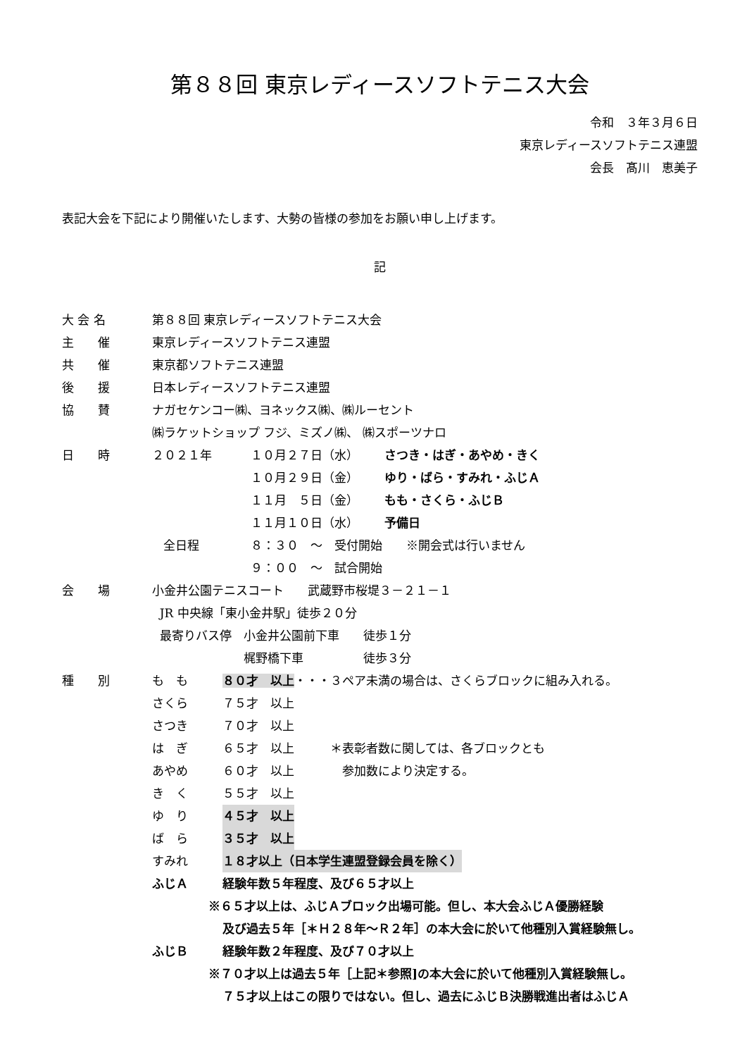第８８回 東京レディースソフトテニス大会
令和　３年３月６日
東京レディースソフトテニス連盟
会長　髙川　恵美子
表記大会を下記により開催いたします、大勢の皆様の参加をお願い申し上げます。
記
大 会 名 第８８回 東京レディースソフトテニス大会
主　　催 東京レディースソフトテニス連盟
共　　催 東京都ソフトテニス連盟
後　　援 日本レディースソフトテニス連盟
協　　賛 ナガセケンコー㈱、ヨネックス㈱、㈱ルーセント
㈱ラケットショップ フジ、ミズノ㈱、 ㈱スポーツナロ
日　　時 ２０２１年 １０月２７日（水） さつき・はぎ・あやめ・きく
１０月２９日（金） ゆり・ばら・すみれ・ふじＡ
１１月　５日（金） もも・さくら・ふじＢ
１１月１０日（水） 予備日
全日程 ８：３０　～　受付開始　　※開会式は行いません
９：００　～　試合開始
会　　場 小金井公園テニスコート　　武蔵野市桜堤３－２１－１
JR 中央線「東小金井駅」徒歩２０分
最寄りバス停　小金井公園前下車　　徒歩１分
　　　　　　　梶野橋下車　　　　　徒歩３分
種　　別 も　も ８０才　以上・・・３ペア未満の場合は、さくらブロックに組み入れる。
さくら ７５才　以上
さつき ７０才　以上
は　ぎ ６５才　以上　　　＊表彰者数に関しては、各ブロックとも
あやめ ６０才　以上　　　　参加数により決定する。
き　く ５５才　以上
ゆ　り ４５才　以上
ば　ら ３５才　以上
すみれ １８才以上（日本学生連盟登録会員を除く）
ふじＡ 経験年数５年程度、及び６５才以上
※６５才以上は、ふじＡブロック出場可能。但し、本大会ふじＡ優勝経験
及び過去５年［＊Ｈ２８年～Ｒ２年］の本大会に於いて他種別入賞経験無し。
ふじＢ 経験年数２年程度、及び７０才以上
※７０才以上は過去５年［上記＊参照]の本大会に於いて他種別入賞経験無し。
７５才以上はこの限りではない。但し、過去にふじＢ決勝戦進出者はふじＡ